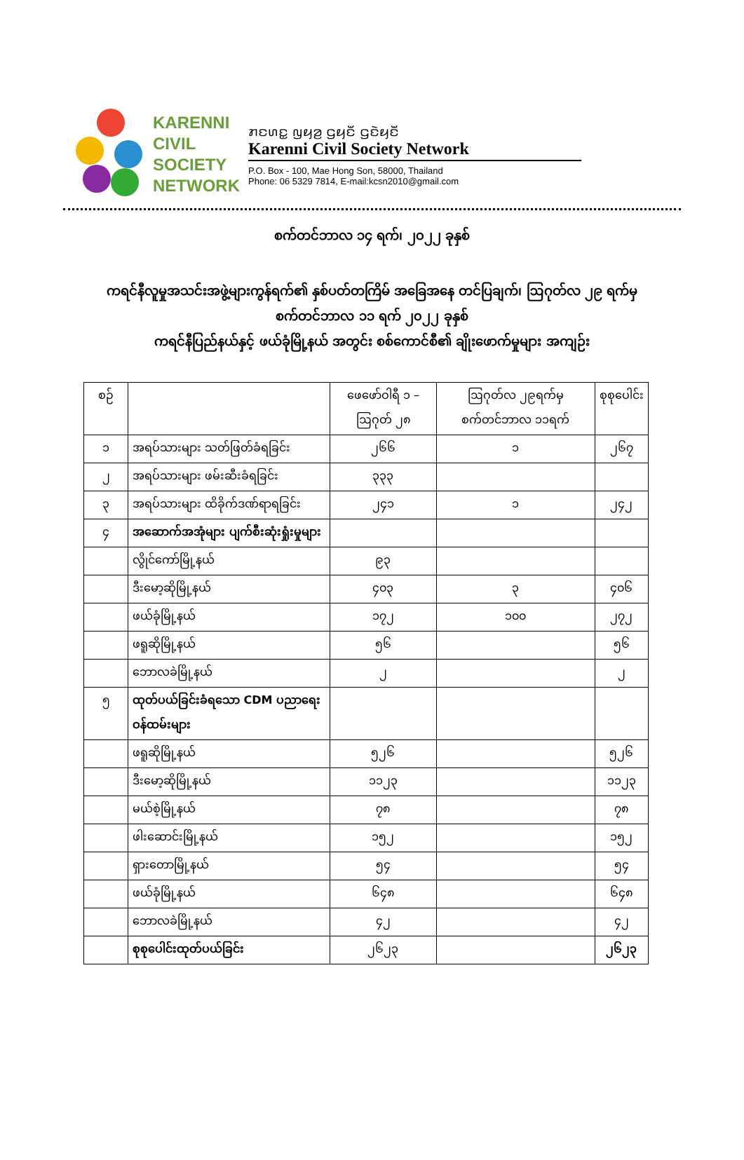KARENNI
CIVIL
SOCIETY
NETWORK
ꤊꤢꤛꤢ꤭ ꤜꤟꤤ꤬ ꤞꤟꤢꤩꤦ ꤞꤢꤧꤟꤢꤩꤦ
Karenni Civil Society Network
P.O. Box - 100, Mae Hong Son, 58000, Thailand
Phone: 06 5329 7814, E-mail:kcsn2010@gmail.com
စက်တင်ဘာလ ၁၄ ရက်၊ ၂၀၂၂ ခုနှစ်
ကရင်နီလူမှုအသင်းအဖွဲ့များကွန်ရက်၏ နှစ်ပတ်တကြိမ် အခြေအနေ တင်ပြချက်၊ ဩဂုတ်လ ၂၉ ရက်မှ စက်တင်ဘာလ ၁၁ ရက် ၂၀၂၂ ခုနှစ်
ကရင်နီပြည်နယ်နှင့် ဖယ်ခုံမြို့နယ် အတွင်း စစ်ကောင်စီ၏ ချိုးဖောက်မှုများ အကျဉ်း
| စဉ် | | ဖေဖော်ဝါရီ ၁ – ဩဂုတ် ၂၈ | ဩဂုတ်လ ၂၉ရက်မှ စက်တင်ဘာလ ၁၁ရက် | စုစုပေါင်း |
| --- | --- | --- | --- | --- |
| ၁ | အရပ်သားများ သတ်ဖြတ်ခံရခြင်း | ၂၆၆ | ၁ | ၂၆၇ |
| ၂ | အရပ်သားများ ဖမ်းဆီးခံရခြင်း | ၃၃၃ | | |
| ၃ | အရပ်သားများ ထိခိုက်ဒဏ်ရာရခြင်း | ၂၄၁ | ၁ | ၂၄၂ |
| ၄ | အဆောက်အအုံများ ပျက်စီးဆုံးရှုံးမှုများ | | | |
| | လွိုင်ကော်မြို့နယ် | ၉၃ | | |
| | ဒီးမော့ဆိုမြို့နယ် | ၄၀၃ | ၃ | ၄၀၆ |
| | ဖယ်ခုံမြို့နယ် | ၁၇၂ | ၁၀၀ | ၂၇၂ |
| | ဖရူဆိုမြို့နယ် | ၅၆ | | ၅၆ |
| | ဘောလခဲမြို့နယ် | ၂ | | ၂ |
| ၅ | ထုတ်ပယ်ခြင်းခံရသော CDM ပညာရေးဝန်ထမ်းများ | | | |
| | ဖရူဆိုမြို့နယ် | ၅၂၆ | | ၅၂၆ |
| | ဒီးမော့ဆိုမြို့နယ် | ၁၁၂၃ | | ၁၁၂၃ |
| | မယ်စဲ့မြို့နယ် | ၇၈ | | ၇၈ |
| | ဖါးဆောင်းမြို့နယ် | ၁၅၂ | | ၁၅၂ |
| | ရှားတောမြို့နယ် | ၅၄ | | ၅၄ |
| | ဖယ်ခုံမြို့နယ် | ၆၄၈ | | ၆၄၈ |
| | ဘောလခဲမြို့နယ် | ၄၂ | | ၄၂ |
| | စုစုပေါင်းထုတ်ပယ်ခြင်း | ၂၆၂၃ | | ၂၆၂၃ |